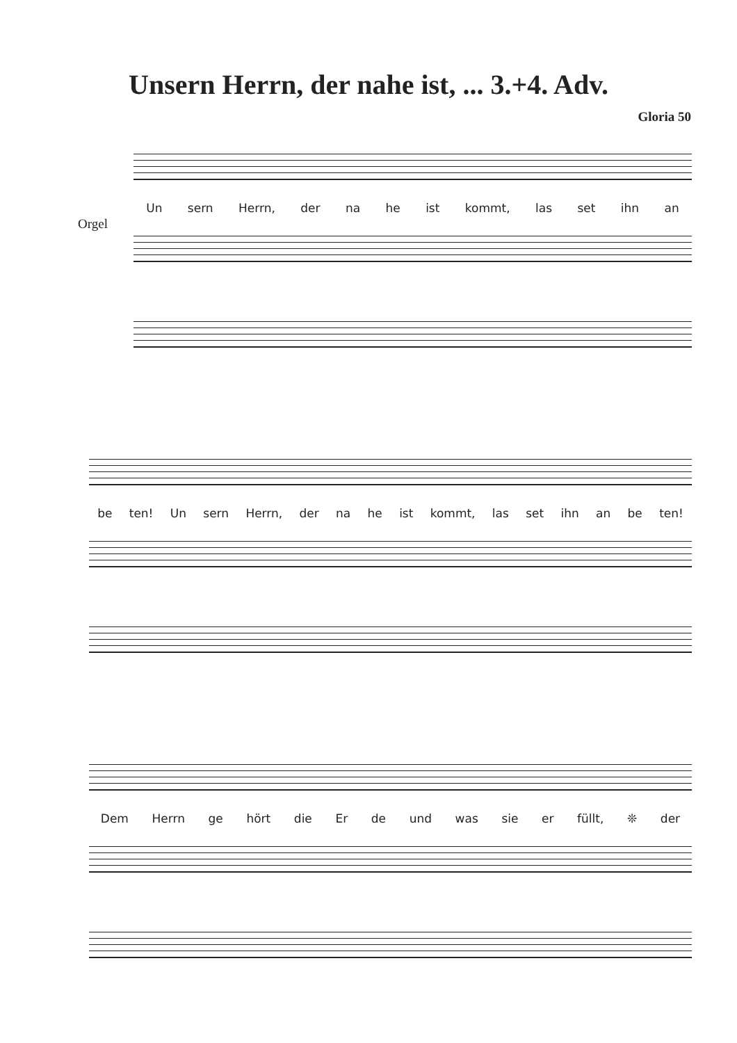Unsern Herrn, der nahe ist, ... 3.+4. Adv.
Gloria 50
Orgel
Un sern Herrn, der na he ist kommt, las set ihn an
be ten! Un sern Herrn, der na he ist kommt, las set ihn an be ten!
Dem Herrn ge hört die Er de und was sie er füllt, ❊ der